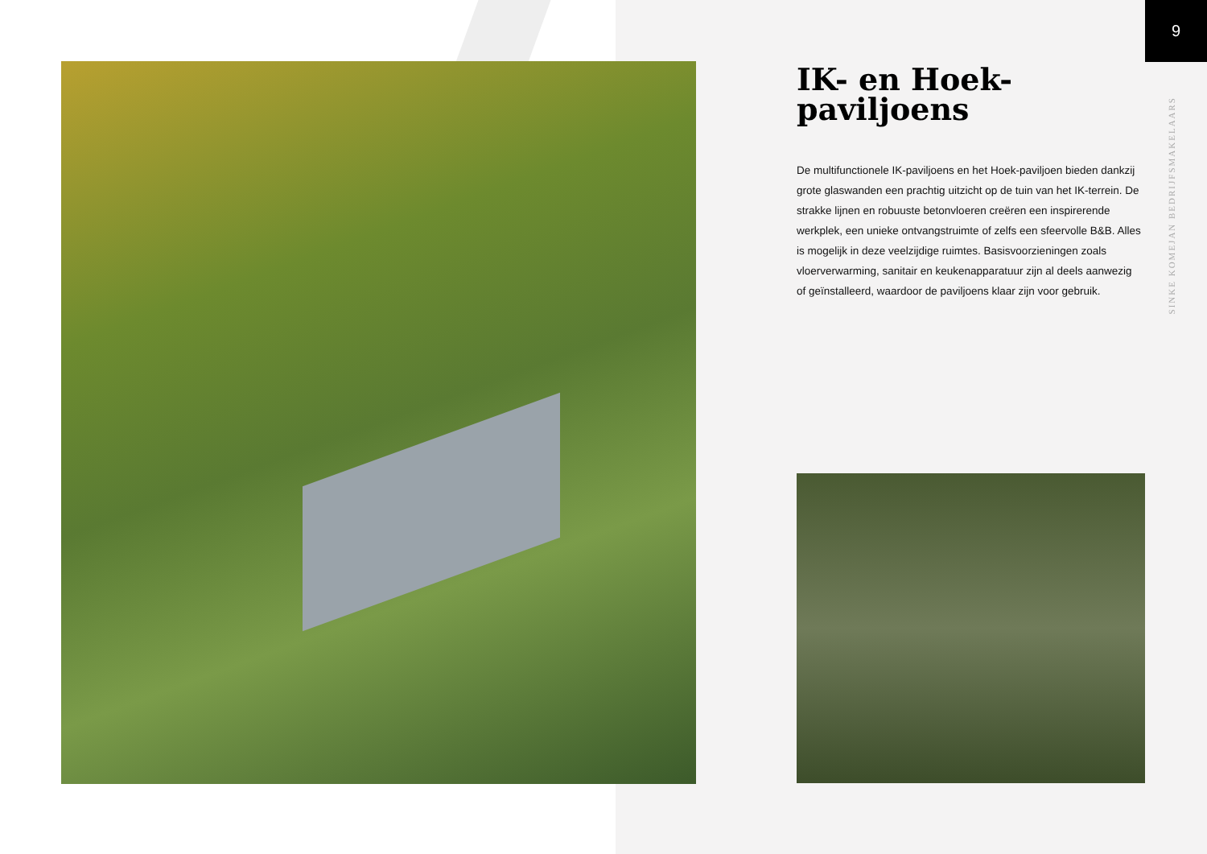9
IK- en Hoek-
paviljoens
De multifunctionele IK-paviljoens en het Hoek-paviljoen bieden dankzij grote glaswanden een prachtig uitzicht op de tuin van het IK-terrein. De strakke lijnen en robuuste betonvloeren creëren een inspirerende werkplek, een unieke ontvangstruimte of zelfs een sfeervolle B&B. Alles is mogelijk in deze veelzijdige ruimtes. Basisvoorzieningen zoals vloerverwarming, sanitair en keukenapparatuur zijn al deels aanwezig of geïnstalleerd, waardoor de paviljoens klaar zijn voor gebruik.
SINKE KOMEJAN BEDRIJFSMAKELAARS